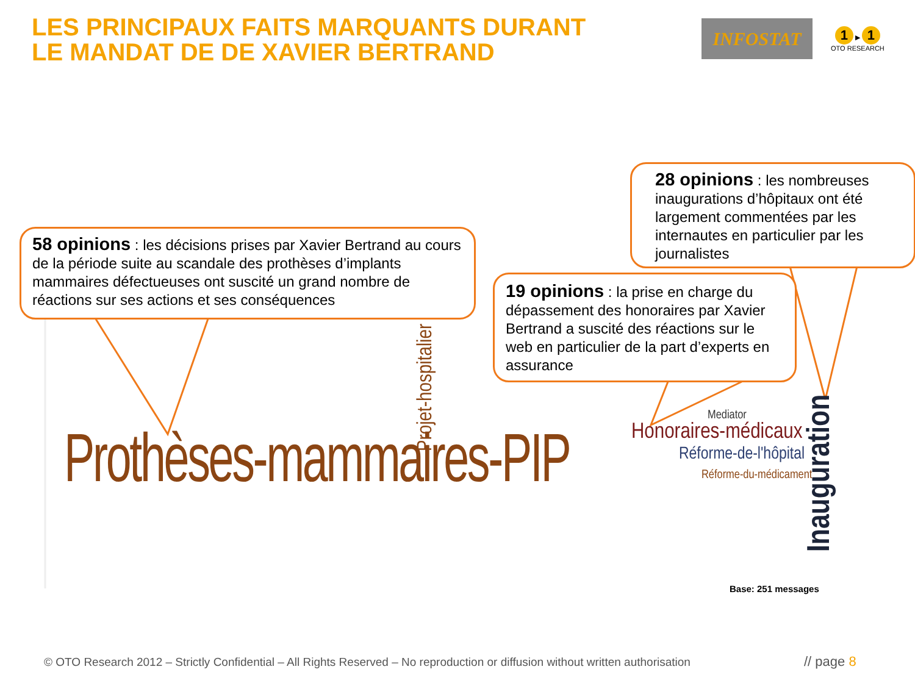LES PRINCIPAUX FAITS MARQUANTS DURANT
LE MANDAT DE DE XAVIER BERTRAND
INFOSTAT
1 ▶ 1
OTO RESEARCH
58 opinions : les décisions prises par Xavier Bertrand au cours de la période suite au scandale des prothèses d’implants mammaires défectueuses ont suscité un grand nombre de réactions sur ses actions et ses conséquences
19 opinions : la prise en charge du dépassement des honoraires par Xavier Bertrand a suscité des réactions sur le web en particulier de la part d’experts en assurance
28 opinions : les nombreuses inaugurations d’hôpitaux ont été largement commentées par les internautes en particulier par les journalistes
Prothèses-mammaires-PIP Projet-hospitalier
Mediator
Honoraires-médicaux
Réforme-de-l'hôpital
Réforme-du-médicament
Inauguration
Base: 251 messages
© OTO Research 2012 – Strictly Confidential – All Rights Reserved – No reproduction or diffusion without written authorisation
// page 8